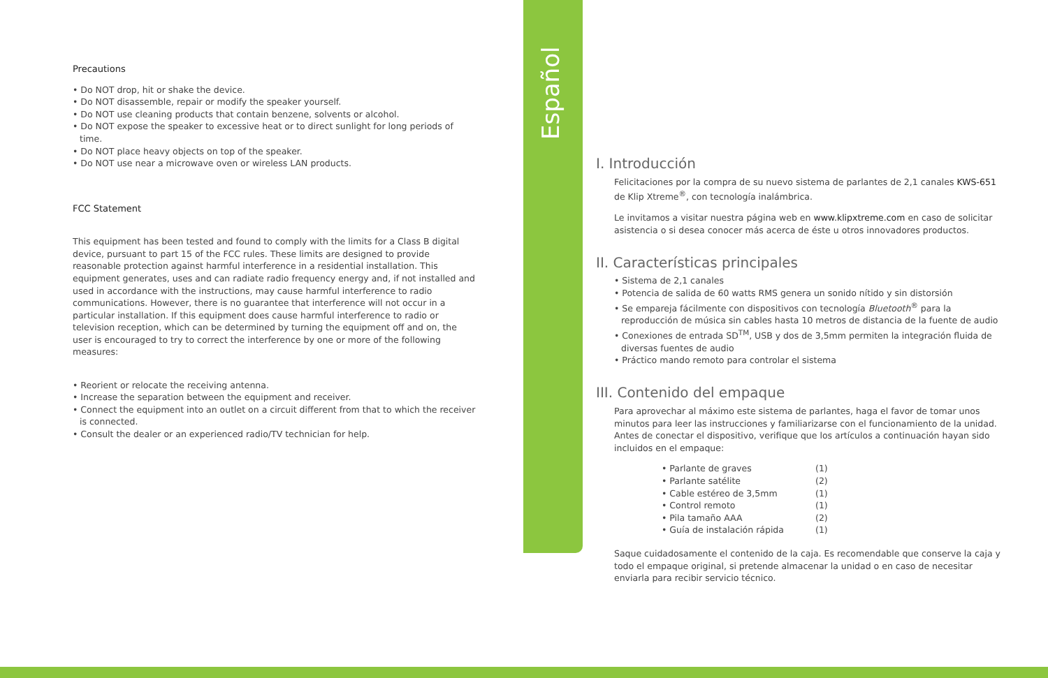Español
Precautions
• Do NOT drop, hit or shake the device.
• Do NOT disassemble, repair or modify the speaker yourself.
• Do NOT use cleaning products that contain benzene, solvents or alcohol.
• Do NOT expose the speaker to excessive heat or to direct sunlight for long periods of time.
• Do NOT place heavy objects on top of the speaker.
• Do NOT use near a microwave oven or wireless LAN products.
FCC Statement
This equipment has been tested and found to comply with the limits for a Class B digital device, pursuant to part 15 of the FCC rules. These limits are designed to provide reasonable protection against harmful interference in a residential installation. This equipment generates, uses and can radiate radio frequency energy and, if not installed and used in accordance with the instructions, may cause harmful interference to radio communications. However, there is no guarantee that interference will not occur in a particular installation. If this equipment does cause harmful interference to radio or television reception, which can be determined by turning the equipment off and on, the user is encouraged to try to correct the interference by one or more of the following measures:
• Reorient or relocate the receiving antenna.
• Increase the separation between the equipment and receiver.
• Connect the equipment into an outlet on a circuit different from that to which the receiver is connected.
• Consult the dealer or an experienced radio/TV technician for help.
I. Introducción
Felicitaciones por la compra de su nuevo sistema de parlantes de 2,1 canales KWS-651 de Klip Xtreme<sup>®</sup>, con tecnología inalámbrica.
Le invitamos a visitar nuestra página web en www.klipxtreme.com en caso de solicitar asistencia o si desea conocer más acerca de éste u otros innovadores productos.
II. Características principales
• Sistema de 2,1 canales
• Potencia de salida de 60 watts RMS genera un sonido nítido y sin distorsión
• Se empareja fácilmente con dispositivos con tecnología Bluetooth<sup>®</sup> para la reproducción de música sin cables hasta 10 metros de distancia de la fuente de audio
• Conexiones de entrada SD<sup>TM</sup>, USB y dos de 3,5mm permiten la integración fluida de diversas fuentes de audio
• Práctico mando remoto para controlar el sistema
III. Contenido del empaque
Para aprovechar al máximo este sistema de parlantes, haga el favor de tomar unos minutos para leer las instrucciones y familiarizarse con el funcionamiento de la unidad. Antes de conectar el dispositivo, verifique que los artículos a continuación hayan sido incluidos en el empaque:
| • Parlante de graves | (1) |
| • Parlante satélite | (2) |
| • Cable estéreo de 3,5mm | (1) |
| • Control remoto | (1) |
| • Pila tamaño AAA | (2) |
| • Guía de instalación rápida | (1) |
Saque cuidadosamente el contenido de la caja. Es recomendable que conserve la caja y todo el empaque original, si pretende almacenar la unidad o en caso de necesitar enviarla para recibir servicio técnico.